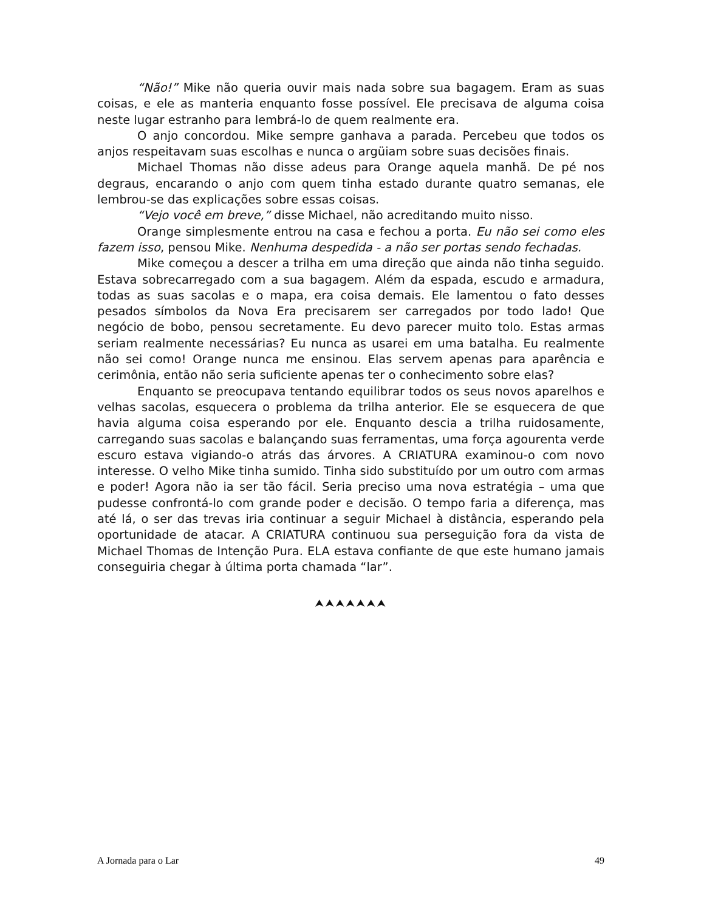“Não!” Mike não queria ouvir mais nada sobre sua bagagem. Eram as suas coisas, e ele as manteria enquanto fosse possível. Ele precisava de alguma coisa neste lugar estranho para lembrá-lo de quem realmente era.
O anjo concordou. Mike sempre ganhava a parada. Percebeu que todos os anjos respeitavam suas escolhas e nunca o argüiam sobre suas decisões finais.
Michael Thomas não disse adeus para Orange aquela manhã. De pé nos degraus, encarando o anjo com quem tinha estado durante quatro semanas, ele lembrou-se das explicações sobre essas coisas.
“Vejo você em breve,” disse Michael, não acreditando muito nisso.
Orange simplesmente entrou na casa e fechou a porta. Eu não sei como eles fazem isso, pensou Mike. Nenhuma despedida - a não ser portas sendo fechadas.
Mike começou a descer a trilha em uma direção que ainda não tinha seguido. Estava sobrecarregado com a sua bagagem. Além da espada, escudo e armadura, todas as suas sacolas e o mapa, era coisa demais. Ele lamentou o fato desses pesados símbolos da Nova Era precisarem ser carregados por todo lado! Que negócio de bobo, pensou secretamente. Eu devo parecer muito tolo. Estas armas seriam realmente necessárias? Eu nunca as usarei em uma batalha. Eu realmente não sei como! Orange nunca me ensinou. Elas servem apenas para aparência e cerimônia, então não seria suficiente apenas ter o conhecimento sobre elas?
Enquanto se preocupava tentando equilibrar todos os seus novos aparelhos e velhas sacolas, esquecera o problema da trilha anterior. Ele se esquecera de que havia alguma coisa esperando por ele. Enquanto descia a trilha ruidosamente, carregando suas sacolas e balançando suas ferramentas, uma força agourenta verde escuro estava vigiando-o atrás das árvores. A CRIATURA examinou-o com novo interesse. O velho Mike tinha sumido. Tinha sido substituído por um outro com armas e poder! Agora não ia ser tão fácil. Seria preciso uma nova estratégia – uma que pudesse confrontá-lo com grande poder e decisão. O tempo faria a diferença, mas até lá, o ser das trevas iria continuar a seguir Michael à distância, esperando pela oportunidade de atacar. A CRIATURA continuou sua perseguição fora da vista de Michael Thomas de Intenção Pura. ELA estava confiante de que este humano jamais conseguiria chegar à última porta chamada “lar”.
⮝⮝⮝⮝⮝⮝⮝
A Jornada para o Lar 49